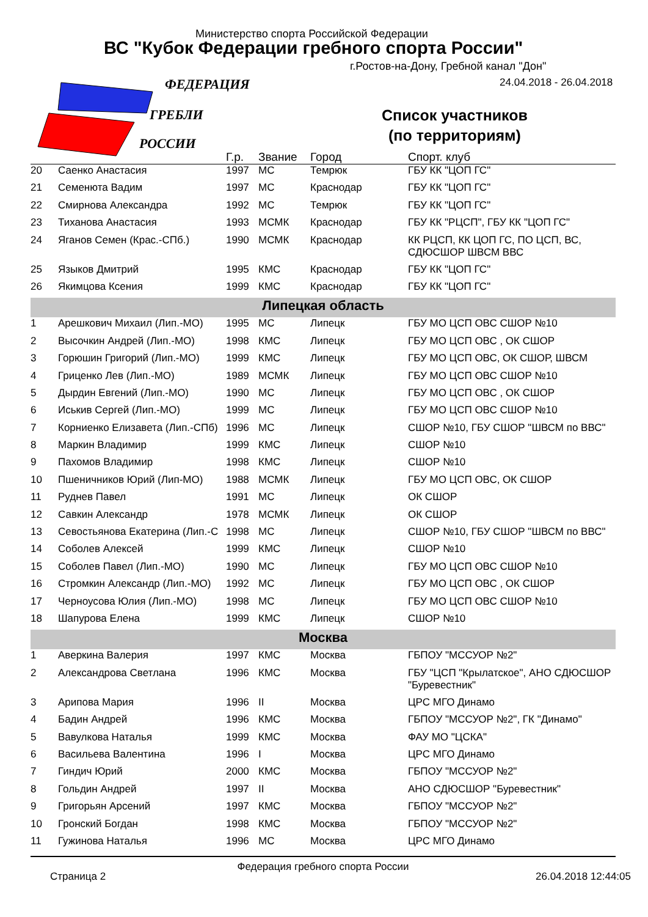Министерство спорта Российской Федерации
ВС "Кубок Федерации гребного спорта России"
г.Ростов-на-Дону, Гребной канал "Дон"
24.04.2018 - 26.04.2018
Список участников
(по территориям)
ФЕДЕРАЦИЯ
ГРЕБЛИ
РОССИИ
| | | Г.р. | Звание | Город | Спорт. клуб |
| --- | --- | --- | --- | --- | --- |
| 20 | Саенко Анастасия | 1997 | МС | Темрюк | ГБУ КК "ЦОП ГС" |
| 21 | Семенюта Вадим | 1997 | МС | Краснодар | ГБУ КК "ЦОП ГС" |
| 22 | Смирнова Александра | 1992 | МС | Темрюк | ГБУ КК "ЦОП ГС" |
| 23 | Тиханова Анастасия | 1993 | МСМК | Краснодар | ГБУ КК "РЦСП", ГБУ КК "ЦОП ГС" |
| 24 | Яганов Семен (Крас.-СПб.) | 1990 | МСМК | Краснодар | КК РЦСП, КК ЦОП ГС, ПО ЦСП, ВС, СДЮСШОР ШВСМ ВВС |
| 25 | Языков Дмитрий | 1995 | КМС | Краснодар | ГБУ КК "ЦОП ГС" |
| 26 | Якимцова Ксения | 1999 | КМС | Краснодар | ГБУ КК "ЦОП ГС" |
| Липецкая область | | | | | |
| 1 | Арешкович Михаил (Лип.-МО) | 1995 | МС | Липецк | ГБУ МО ЦСП ОВС СШОР №10 |
| 2 | Высочкин Андрей (Лип.-МО) | 1998 | КМС | Липецк | ГБУ МО ЦСП ОВС , ОК СШОР |
| 3 | Горюшин Григорий (Лип.-МО) | 1999 | КМС | Липецк | ГБУ МО ЦСП ОВС, ОК СШОР, ШВСМ |
| 4 | Гриценко Лев (Лип.-МО) | 1989 | МСМК | Липецк | ГБУ МО ЦСП ОВС СШОР №10 |
| 5 | Дырдин Евгений (Лип.-МО) | 1990 | МС | Липецк | ГБУ МО ЦСП ОВС , ОК СШОР |
| 6 | Иськив Сергей (Лип.-МО) | 1999 | МС | Липецк | ГБУ МО ЦСП ОВС СШОР №10 |
| 7 | Корниенко Елизавета (Лип.-СПб) | 1996 | МС | Липецк | СШОР №10, ГБУ СШОР "ШВСМ по ВВС" |
| 8 | Маркин Владимир | 1999 | КМС | Липецк | СШОР №10 |
| 9 | Пахомов Владимир | 1998 | КМС | Липецк | СШОР №10 |
| 10 | Пшеничников Юрий (Лип-МО) | 1988 | МСМК | Липецк | ГБУ МО ЦСП ОВС, ОК СШОР |
| 11 | Руднев Павел | 1991 | МС | Липецк | ОК СШОР |
| 12 | Савкин Александр | 1978 | МСМК | Липецк | ОК СШОР |
| 13 | Севостьянова Екатерина (Лип.-С | 1998 | МС | Липецк | СШОР №10, ГБУ СШОР "ШВСМ по ВВС" |
| 14 | Соболев Алексей | 1999 | КМС | Липецк | СШОР №10 |
| 15 | Соболев Павел (Лип.-МО) | 1990 | МС | Липецк | ГБУ МО ЦСП ОВС СШОР №10 |
| 16 | Стромкин Александр (Лип.-МО) | 1992 | МС | Липецк | ГБУ МО ЦСП ОВС , ОК СШОР |
| 17 | Черноусова Юлия (Лип.-МО) | 1998 | МС | Липецк | ГБУ МО ЦСП ОВС СШОР №10 |
| 18 | Шапурова Елена | 1999 | КМС | Липецк | СШОР №10 |
| Москва | | | | | |
| 1 | Аверкина Валерия | 1997 | КМС | Москва | ГБПОУ "МССУОР №2" |
| 2 | Александрова Светлана | 1996 | КМС | Москва | ГБУ "ЦСП "Крылатское", АНО СДЮСШОР "Буревестник" |
| 3 | Арипова Мария | 1996 | II | Москва | ЦРС МГО Динамо |
| 4 | Бадин Андрей | 1996 | КМС | Москва | ГБПОУ "МССУОР №2", ГК "Динамо" |
| 5 | Вавулкова Наталья | 1999 | КМС | Москва | ФАУ МО "ЦСКА" |
| 6 | Васильева Валентина | 1996 | I | Москва | ЦРС МГО Динамо |
| 7 | Гиндич Юрий | 2000 | КМС | Москва | ГБПОУ "МССУОР №2" |
| 8 | Гольдин Андрей | 1997 | II | Москва | АНО СДЮСШОР "Буревестник" |
| 9 | Григорьян Арсений | 1997 | КМС | Москва | ГБПОУ "МССУОР №2" |
| 10 | Гронский Богдан | 1998 | КМС | Москва | ГБПОУ "МССУОР №2" |
| 11 | Гужинова Наталья | 1996 | МС | Москва | ЦРС МГО Динамо |
Федерация гребного спорта России
Страница 2 26.04.2018 12:44:05